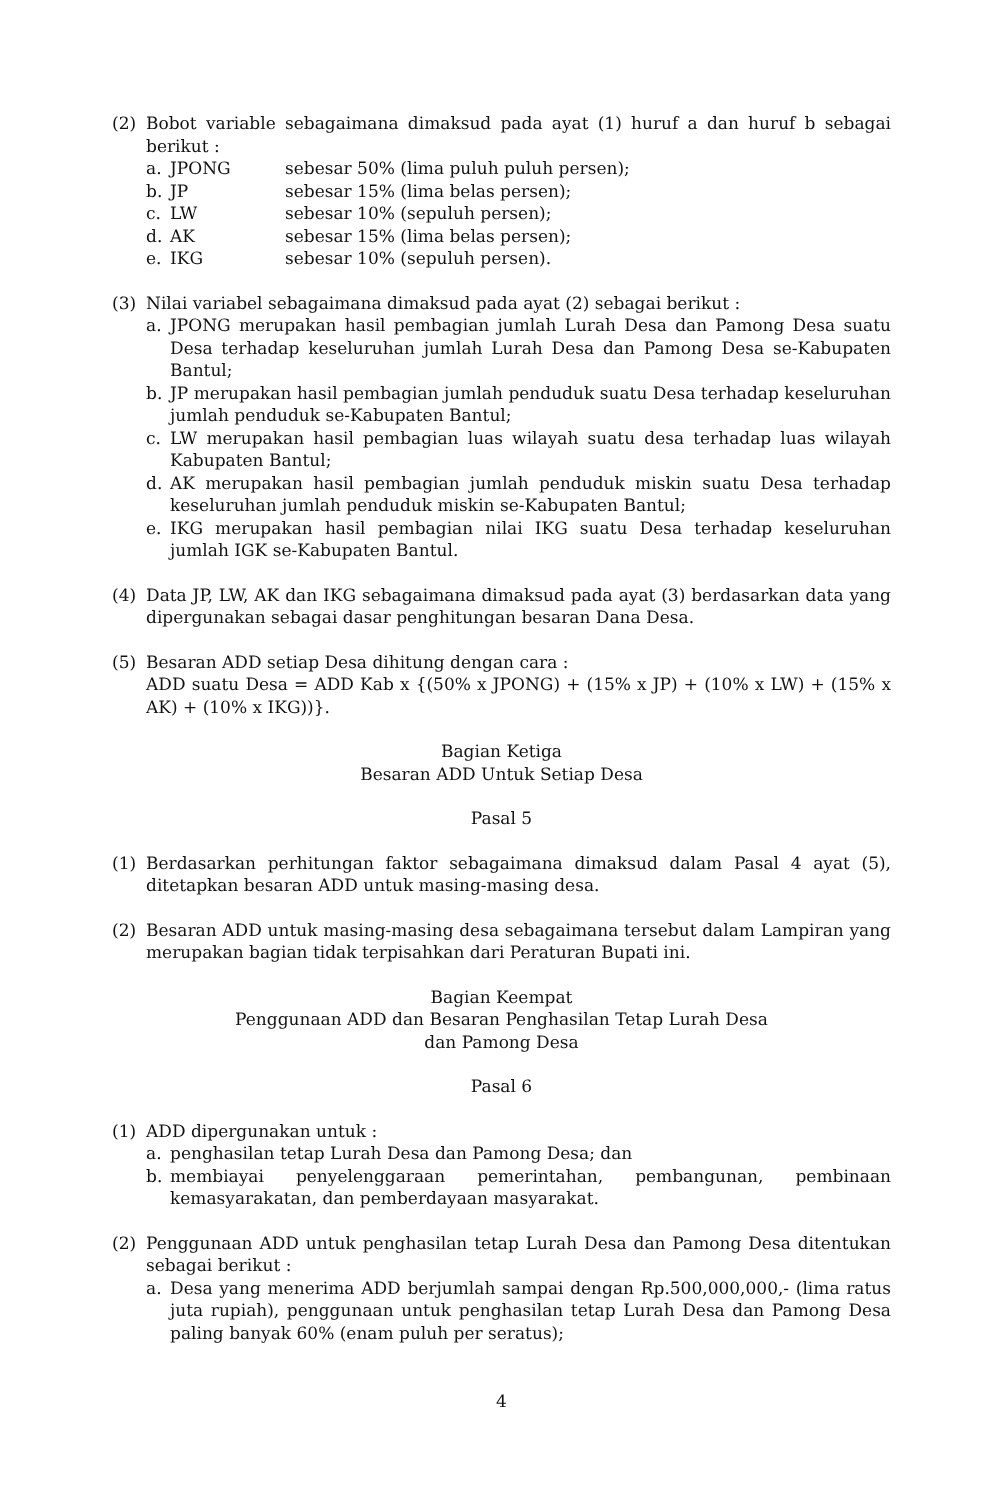(2) Bobot variable sebagaimana dimaksud pada ayat (1) huruf a dan huruf b sebagai berikut :
a. JPONG sebesar 50% (lima puluh puluh persen);
b. JP sebesar 15% (lima belas persen);
c. LW sebesar 10% (sepuluh persen);
d. AK sebesar 15% (lima belas persen);
e. IKG sebesar 10% (sepuluh persen).
(3) Nilai variabel sebagaimana dimaksud pada ayat (2) sebagai berikut :
a. JPONG merupakan hasil pembagian jumlah Lurah Desa dan Pamong Desa suatu Desa terhadap keseluruhan jumlah Lurah Desa dan Pamong Desa se-Kabupaten Bantul;
b. JP merupakan hasil pembagian jumlah penduduk suatu Desa terhadap keseluruhan jumlah penduduk se-Kabupaten Bantul;
c. LW merupakan hasil pembagian luas wilayah suatu desa terhadap luas wilayah Kabupaten Bantul;
d. AK merupakan hasil pembagian jumlah penduduk miskin suatu Desa terhadap keseluruhan jumlah penduduk miskin se-Kabupaten Bantul;
e. IKG merupakan hasil pembagian nilai IKG suatu Desa terhadap keseluruhan jumlah IGK se-Kabupaten Bantul.
(4) Data JP, LW, AK dan IKG sebagaimana dimaksud pada ayat (3) berdasarkan data yang dipergunakan sebagai dasar penghitungan besaran Dana Desa.
(5) Besaran ADD setiap Desa dihitung dengan cara :
ADD suatu Desa = ADD Kab x {(50% x JPONG) + (15% x JP) + (10% x LW) + (15% x AK) + (10% x IKG))}.
Bagian Ketiga
Besaran ADD Untuk Setiap Desa
Pasal 5
(1) Berdasarkan perhitungan faktor sebagaimana dimaksud dalam Pasal 4 ayat (5), ditetapkan besaran ADD untuk masing-masing desa.
(2) Besaran ADD untuk masing-masing desa sebagaimana tersebut dalam Lampiran yang merupakan bagian tidak terpisahkan dari Peraturan Bupati ini.
Bagian Keempat
Penggunaan ADD dan Besaran Penghasilan Tetap Lurah Desa
dan Pamong Desa
Pasal 6
(1) ADD dipergunakan untuk :
a. penghasilan tetap Lurah Desa dan Pamong Desa; dan
b. membiayai penyelenggaraan pemerintahan, pembangunan, pembinaan kemasyarakatan, dan pemberdayaan masyarakat.
(2) Penggunaan ADD untuk penghasilan tetap Lurah Desa dan Pamong Desa ditentukan sebagai berikut :
a. Desa yang menerima ADD berjumlah sampai dengan Rp.500,000,000,- (lima ratus juta rupiah), penggunaan untuk penghasilan tetap Lurah Desa dan Pamong Desa paling banyak 60% (enam puluh per seratus);
4